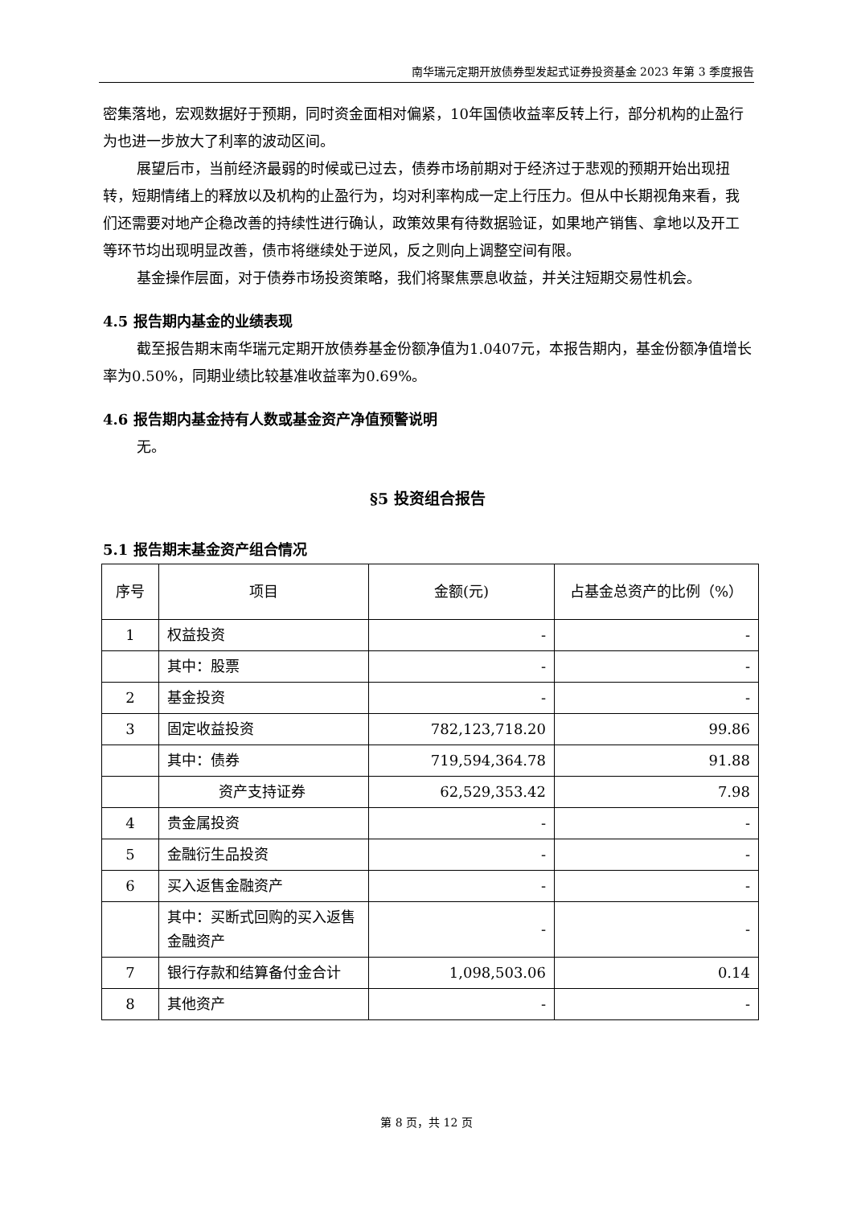南华瑞元定期开放债券型发起式证券投资基金 2023 年第 3 季度报告
密集落地，宏观数据好于预期，同时资金面相对偏紧，10年国债收益率反转上行，部分机构的止盈行为也进一步放大了利率的波动区间。
展望后市，当前经济最弱的时候或已过去，债券市场前期对于经济过于悲观的预期开始出现扭转，短期情绪上的释放以及机构的止盈行为，均对利率构成一定上行压力。但从中长期视角来看，我们还需要对地产企稳改善的持续性进行确认，政策效果有待数据验证，如果地产销售、拿地以及开工等环节均出现明显改善，债市将继续处于逆风，反之则向上调整空间有限。
基金操作层面，对于债券市场投资策略，我们将聚焦票息收益，并关注短期交易性机会。
4.5 报告期内基金的业绩表现
截至报告期末南华瑞元定期开放债券基金份额净值为1.0407元，本报告期内，基金份额净值增长率为0.50%，同期业绩比较基准收益率为0.69%。
4.6 报告期内基金持有人数或基金资产净值预警说明
无。
§5 投资组合报告
5.1 报告期末基金资产组合情况
| 序号 | 项目 | 金额(元) | 占基金总资产的比例（%） |
| --- | --- | --- | --- |
| 1 | 权益投资 | - | - |
| | 其中：股票 | - | - |
| 2 | 基金投资 | - | - |
| 3 | 固定收益投资 | 782,123,718.20 | 99.86 |
| | 其中：债券 | 719,594,364.78 | 91.88 |
| | 资产支持证券 | 62,529,353.42 | 7.98 |
| 4 | 贵金属投资 | - | - |
| 5 | 金融衍生品投资 | - | - |
| 6 | 买入返售金融资产 | - | - |
| | 其中：买断式回购的买入返售金融资产 | - | - |
| 7 | 银行存款和结算备付金合计 | 1,098,503.06 | 0.14 |
| 8 | 其他资产 | - | - |
第 8 页，共 12 页